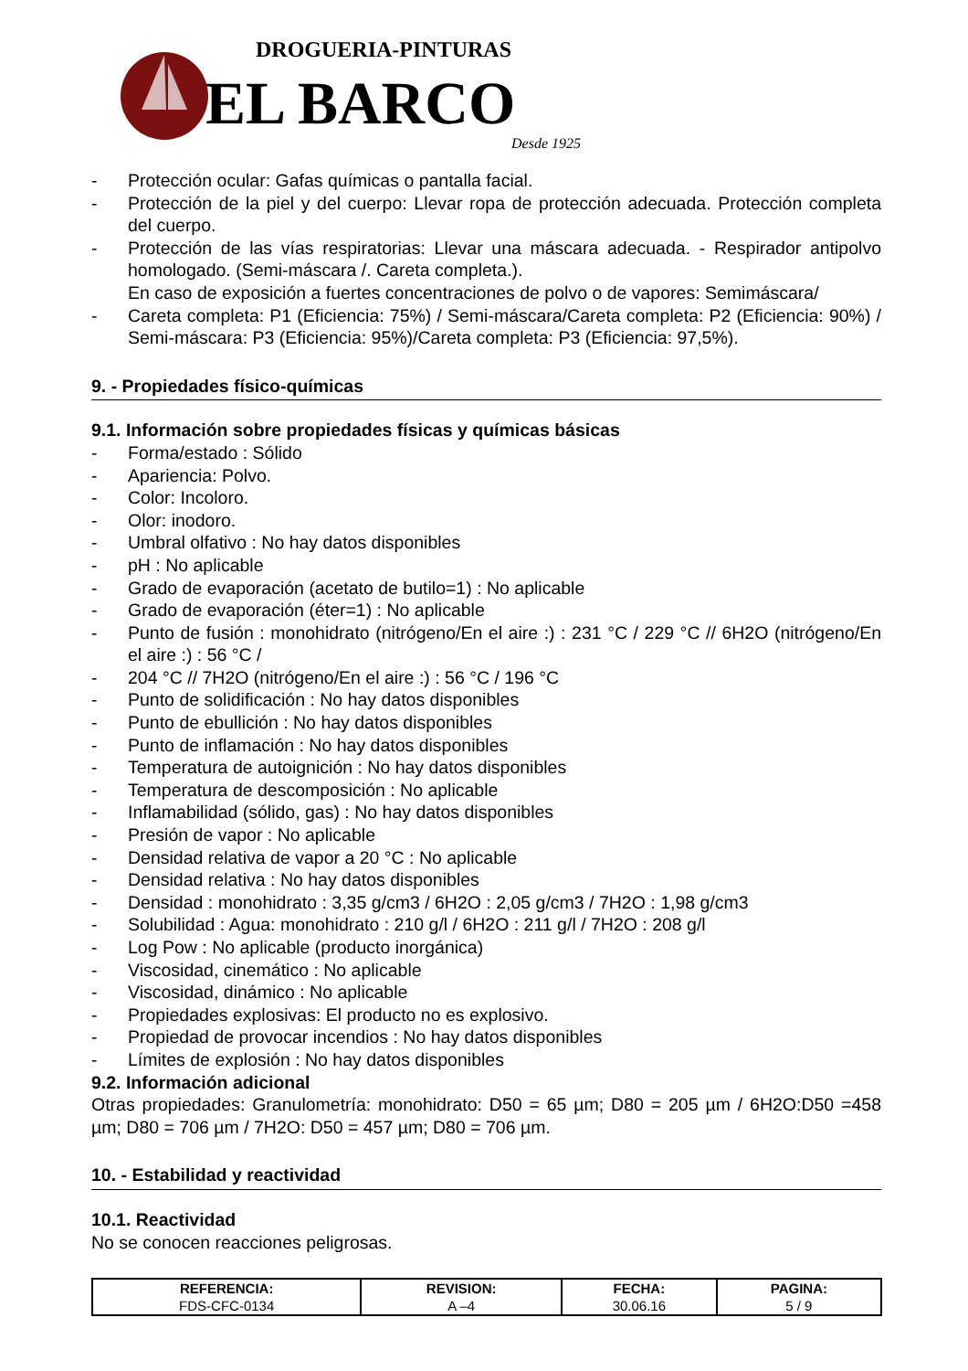DROGUERIA-PINTURAS
EL BARCO
Desde 1925
- Protección ocular: Gafas químicas o pantalla facial.
- Protección de la piel y del cuerpo: Llevar ropa de protección adecuada. Protección completa del cuerpo.
- Protección de las vías respiratorias: Llevar una máscara adecuada. - Respirador antipolvo homologado. (Semi-máscara /. Careta completa.).
En caso de exposición a fuertes concentraciones de polvo o de vapores: Semimáscara/
- Careta completa: P1 (Eficiencia: 75%) / Semi-máscara/Careta completa: P2 (Eficiencia: 90%) / Semi-máscara: P3 (Eficiencia: 95%)/Careta completa: P3 (Eficiencia: 97,5%).
9. - Propiedades físico-químicas
9.1. Información sobre propiedades físicas y químicas básicas
- Forma/estado : Sólido
- Apariencia: Polvo.
- Color: Incoloro.
- Olor: inodoro.
- Umbral olfativo : No hay datos disponibles
- pH : No aplicable
- Grado de evaporación (acetato de butilo=1) : No aplicable
- Grado de evaporación (éter=1) : No aplicable
- Punto de fusión : monohidrato (nitrógeno/En el aire :) : 231 °C / 229 °C // 6H2O (nitrógeno/En el aire :) : 56 °C /
- 204 °C // 7H2O (nitrógeno/En el aire :) : 56 °C / 196 °C
- Punto de solidificación : No hay datos disponibles
- Punto de ebullición : No hay datos disponibles
- Punto de inflamación : No hay datos disponibles
- Temperatura de autoignición : No hay datos disponibles
- Temperatura de descomposición : No aplicable
- Inflamabilidad (sólido, gas) : No hay datos disponibles
- Presión de vapor : No aplicable
- Densidad relativa de vapor a 20 °C : No aplicable
- Densidad relativa : No hay datos disponibles
- Densidad : monohidrato : 3,35 g/cm3 / 6H2O : 2,05 g/cm3 / 7H2O : 1,98 g/cm3
- Solubilidad : Agua: monohidrato : 210 g/l / 6H2O : 211 g/l / 7H2O : 208 g/l
- Log Pow : No aplicable (producto inorgánica)
- Viscosidad, cinemático : No aplicable
- Viscosidad, dinámico : No aplicable
- Propiedades explosivas: El producto no es explosivo.
- Propiedad de provocar incendios : No hay datos disponibles
- Límites de explosión : No hay datos disponibles
9.2. Información adicional
Otras propiedades: Granulometría: monohidrato: D50 = 65 µm; D80 = 205 µm / 6H2O:D50 =458 µm; D80 = 706 µm / 7H2O: D50 = 457 µm; D80 = 706 µm.
10. - Estabilidad y reactividad
10.1. Reactividad
No se conocen reacciones peligrosas.
| REFERENCIA: | REVISION: | FECHA: | PAGINA: |
| --- | --- | --- | --- |
| FDS-CFC-0134 | A –4 | 30.06.16 | 5 / 9 |